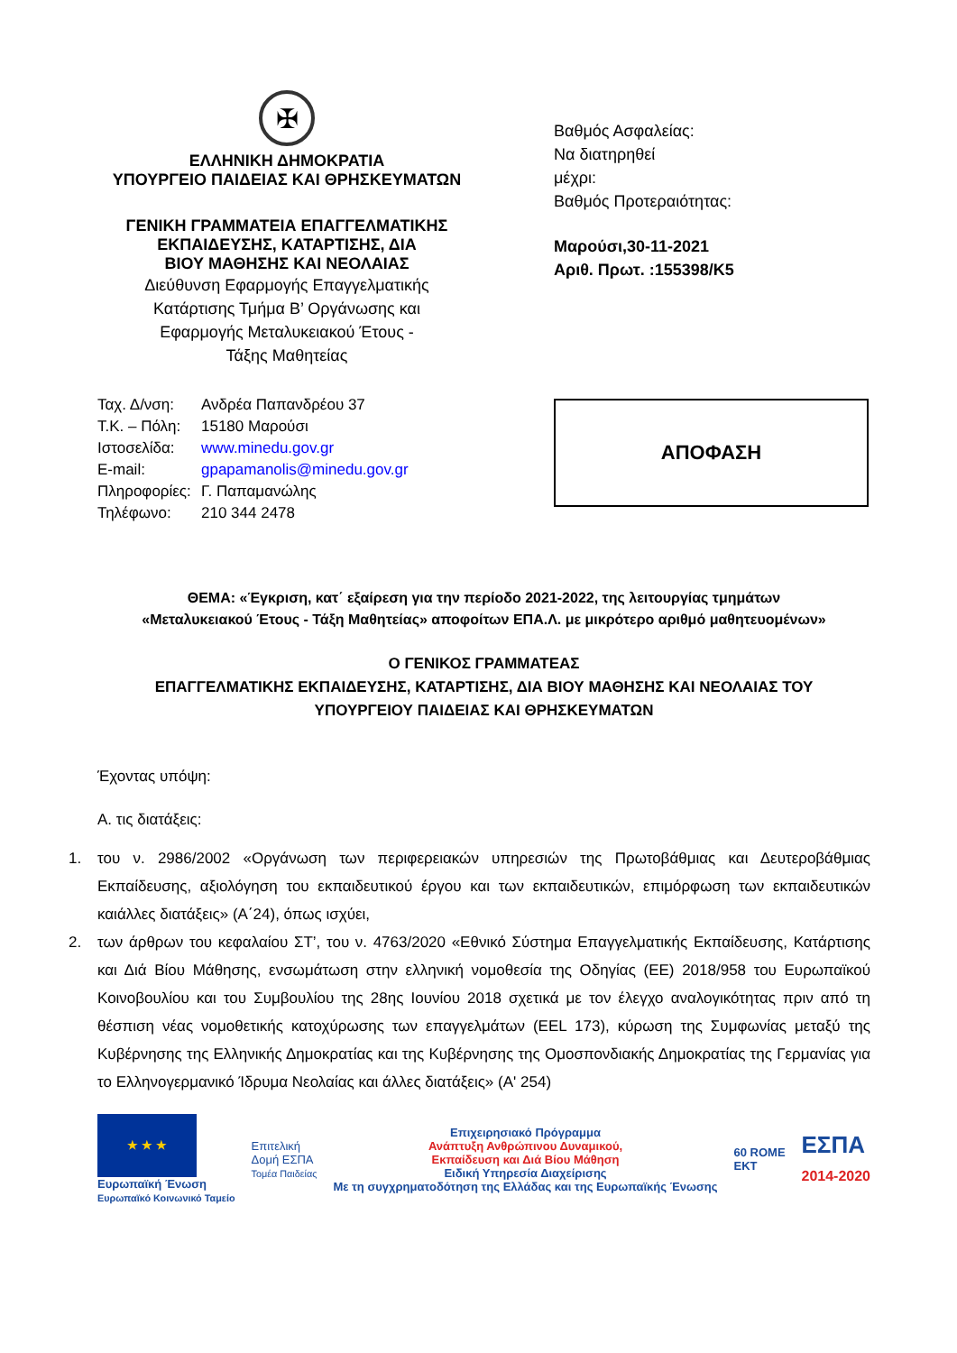✠
ΕΛΛΗΝΙΚΗ ΔΗΜΟΚΡΑΤΙΑ
ΥΠΟΥΡΓΕΙΟ ΠΑΙΔΕΙΑΣ ΚΑΙ ΘΡΗΣΚΕΥΜΑΤΩΝ
ΓΕΝΙΚΗ ΓΡΑΜΜΑΤΕΙΑ ΕΠΑΓΓΕΛΜΑΤΙΚΗΣ
ΕΚΠΑΙΔΕΥΣΗΣ, ΚΑΤΑΡΤΙΣΗΣ, ΔΙΑ
ΒΙΟΥ ΜΑΘΗΣΗΣ ΚΑΙ ΝΕΟΛΑΙΑΣ
Διεύθυνση Εφαρμογής Επαγγελματικής
Κατάρτισης Τμήμα Β’ Οργάνωσης και
Εφαρμογής Μεταλυκειακού Έτους -
Τάξης Μαθητείας
Ταχ. Δ/νση: Ανδρέα Παπανδρέου 37
Τ.Κ. – Πόλη: 15180 Μαρούσι
Ιστοσελίδα: www.minedu.gov.gr
E-mail: gpapamanolis@minedu.gov.gr
Πληροφορίες: Γ. Παπαμανώλης
Τηλέφωνο: 210 344 2478
Βαθμός Ασφαλείας:
Να διατηρηθεί
μέχρι:
Βαθμός Προτεραιότητας:
Μαρούσι,30-11-2021
Αριθ. Πρωτ. :155398/Κ5
ΑΠΟΦΑΣΗ
ΘΕΜΑ: «Έγκριση, κατ΄ εξαίρεση για την περίοδο 2021-2022, της λειτουργίας τμημάτων
«Μεταλυκειακού Έτους - Τάξη Μαθητείας» αποφοίτων ΕΠΑ.Λ. με μικρότερο αριθμό μαθητευομένων»
Ο ΓΕΝΙΚΟΣ ΓΡΑΜΜΑΤΕΑΣ
ΕΠΑΓΓΕΛΜΑΤΙΚΗΣ ΕΚΠΑΙΔΕΥΣΗΣ, ΚΑΤΑΡΤΙΣΗΣ, ΔΙΑ ΒΙΟΥ ΜΑΘΗΣΗΣ ΚΑΙ ΝΕΟΛΑΙΑΣ ΤΟΥ
ΥΠΟΥΡΓΕΙΟΥ ΠΑΙΔΕΙΑΣ ΚΑΙ ΘΡΗΣΚΕΥΜΑΤΩΝ
Έχοντας υπόψη:
Α. τις διατάξεις:
1. του ν. 2986/2002 «Οργάνωση των περιφερειακών υπηρεσιών της Πρωτοβάθμιας και Δευτεροβάθμιας Εκπαίδευσης, αξιολόγηση του εκπαιδευτικού έργου και των εκπαιδευτικών, επιμόρφωση των εκπαιδευτικών καιάλλες διατάξεις» (Α΄24), όπως ισχύει,
2. των άρθρων του κεφαλαίου ΣΤ’, του ν. 4763/2020 «Εθνικό Σύστημα Επαγγελματικής Εκπαίδευσης, Κατάρτισης και Διά Βίου Μάθησης, ενσωμάτωση στην ελληνική νομοθεσία της Οδηγίας (ΕΕ) 2018/958 του Ευρωπαϊκού Κοινοβουλίου και του Συμβουλίου της 28ης Ιουνίου 2018 σχετικά με τον έλεγχο αναλογικότητας πριν από τη θέσπιση νέας νομοθετικής κατοχύρωσης των επαγγελμάτων (ΕΕL 173), κύρωση της Συμφωνίας μεταξύ της Κυβέρνησης της Ελληνικής Δημοκρατίας και της Κυβέρνησης της Ομοσπονδιακής Δημοκρατίας της Γερμανίας για το Ελληνογερμανικό Ίδρυμα Νεολαίας και άλλες διατάξεις» (Α' 254)
★ ★ ★
Ευρωπαϊκή Ένωση
Ευρωπαϊκό Κοινωνικό Ταμείο
Επιτελική
Δομή ΕΣΠΑ
Τομέα Παιδείας
Επιχειρησιακό Πρόγραμμα
Ανάπτυξη Ανθρώπινου Δυναμικού,
Εκπαίδευση και Διά Βίου Μάθηση
Ειδική Υπηρεσία Διαχείρισης
Με τη συγχρηματοδότηση της Ελλάδας και της Ευρωπαϊκής Ένωσης
60 ROME
ΕΚΤ
ΕΣΠΑ
2014-2020